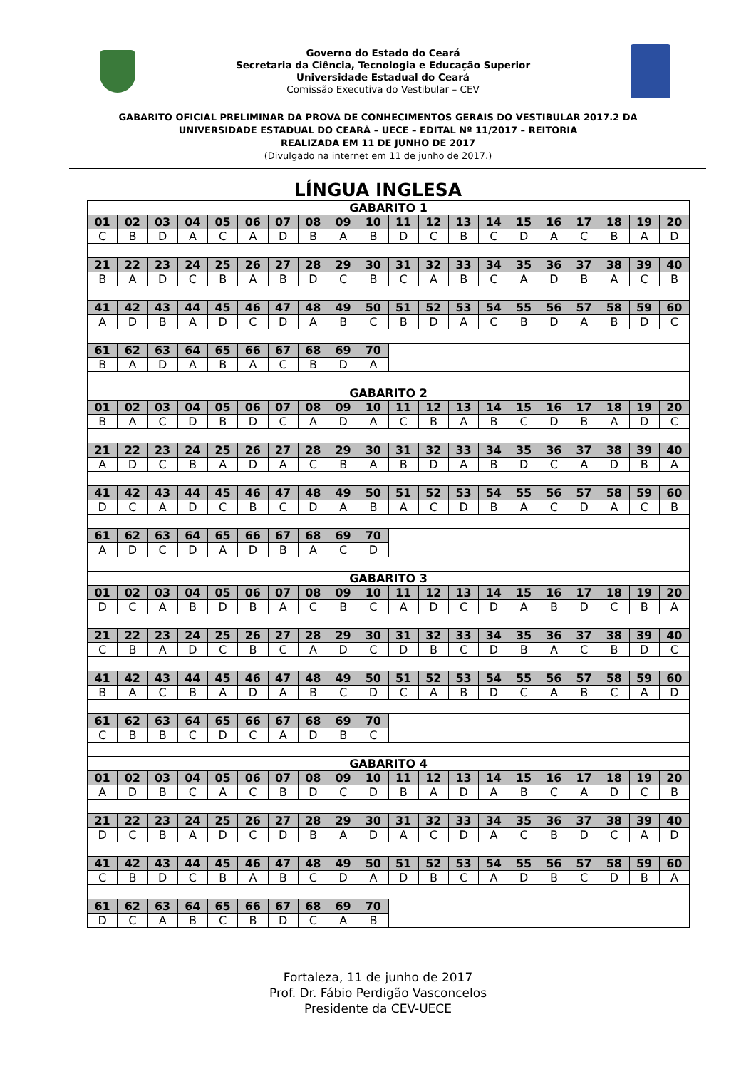Governo do Estado do Ceará
Secretaria da Ciência, Tecnologia e Educação Superior
Universidade Estadual do Ceará
Comissão Executiva do Vestibular – CEV
GABARITO OFICIAL PRELIMINAR DA PROVA DE CONHECIMENTOS GERAIS DO VESTIBULAR 2017.2 DA
UNIVERSIDADE ESTADUAL DO CEARÁ – UECE – EDITAL Nº 11/2017 – REITORIA
REALIZADA EM 11 DE JUNHO DE 2017
(Divulgado na internet em 11 de junho de 2017.)
LÍNGUA INGLESA
| GABARITO 1 | | | | | | | | | | | | | | | | | | | |
| 01 | 02 | 03 | 04 | 05 | 06 | 07 | 08 | 09 | 10 | 11 | 12 | 13 | 14 | 15 | 16 | 17 | 18 | 19 | 20 |
| C | B | D | A | C | A | D | B | A | B | D | C | B | C | D | A | C | B | A | D |
| 21 | 22 | 23 | 24 | 25 | 26 | 27 | 28 | 29 | 30 | 31 | 32 | 33 | 34 | 35 | 36 | 37 | 38 | 39 | 40 |
| B | A | D | C | B | A | B | D | C | B | C | A | B | C | A | D | B | A | C | B |
| 41 | 42 | 43 | 44 | 45 | 46 | 47 | 48 | 49 | 50 | 51 | 52 | 53 | 54 | 55 | 56 | 57 | 58 | 59 | 60 |
| A | D | B | A | D | C | D | A | B | C | B | D | A | C | B | D | A | B | D | C |
| 61 | 62 | 63 | 64 | 65 | 66 | 67 | 68 | 69 | 70 | | | | | | | | | | |
| B | A | D | A | B | A | C | B | D | A | | | | | | | | | | |
| GABARITO 2 | | | | | | | | | | | | | | | | | | | |
| 01 | 02 | 03 | 04 | 05 | 06 | 07 | 08 | 09 | 10 | 11 | 12 | 13 | 14 | 15 | 16 | 17 | 18 | 19 | 20 |
| B | A | C | D | B | D | C | A | D | A | C | B | A | B | C | D | B | A | D | C |
| 21 | 22 | 23 | 24 | 25 | 26 | 27 | 28 | 29 | 30 | 31 | 32 | 33 | 34 | 35 | 36 | 37 | 38 | 39 | 40 |
| A | D | C | B | A | D | A | C | B | A | B | D | A | B | D | C | A | D | B | A |
| 41 | 42 | 43 | 44 | 45 | 46 | 47 | 48 | 49 | 50 | 51 | 52 | 53 | 54 | 55 | 56 | 57 | 58 | 59 | 60 |
| D | C | A | D | C | B | C | D | A | B | A | C | D | B | A | C | D | A | C | B |
| 61 | 62 | 63 | 64 | 65 | 66 | 67 | 68 | 69 | 70 | | | | | | | | | | |
| A | D | C | D | A | D | B | A | C | D | | | | | | | | | | |
| GABARITO 3 | | | | | | | | | | | | | | | | | | | |
| 01 | 02 | 03 | 04 | 05 | 06 | 07 | 08 | 09 | 10 | 11 | 12 | 13 | 14 | 15 | 16 | 17 | 18 | 19 | 20 |
| D | C | A | B | D | B | A | C | B | C | A | D | C | D | A | B | D | C | B | A |
| 21 | 22 | 23 | 24 | 25 | 26 | 27 | 28 | 29 | 30 | 31 | 32 | 33 | 34 | 35 | 36 | 37 | 38 | 39 | 40 |
| C | B | A | D | C | B | C | A | D | C | D | B | C | D | B | A | C | B | D | C |
| 41 | 42 | 43 | 44 | 45 | 46 | 47 | 48 | 49 | 50 | 51 | 52 | 53 | 54 | 55 | 56 | 57 | 58 | 59 | 60 |
| B | A | C | B | A | D | A | B | C | D | C | A | B | D | C | A | B | C | A | D |
| 61 | 62 | 63 | 64 | 65 | 66 | 67 | 68 | 69 | 70 | | | | | | | | | | |
| C | B | B | C | D | C | A | D | B | C | | | | | | | | | | |
| GABARITO 4 | | | | | | | | | | | | | | | | | | | |
| 01 | 02 | 03 | 04 | 05 | 06 | 07 | 08 | 09 | 10 | 11 | 12 | 13 | 14 | 15 | 16 | 17 | 18 | 19 | 20 |
| A | D | B | C | A | C | B | D | C | D | B | A | D | A | B | C | A | D | C | B |
| 21 | 22 | 23 | 24 | 25 | 26 | 27 | 28 | 29 | 30 | 31 | 32 | 33 | 34 | 35 | 36 | 37 | 38 | 39 | 40 |
| D | C | B | A | D | C | D | B | A | D | A | C | D | A | C | B | D | C | A | D |
| 41 | 42 | 43 | 44 | 45 | 46 | 47 | 48 | 49 | 50 | 51 | 52 | 53 | 54 | 55 | 56 | 57 | 58 | 59 | 60 |
| C | B | D | C | B | A | B | C | D | A | D | B | C | A | D | B | C | D | B | A |
| 61 | 62 | 63 | 64 | 65 | 66 | 67 | 68 | 69 | 70 | | | | | | | | | | |
| D | C | A | B | C | B | D | C | A | B | | | | | | | | | | |
Fortaleza, 11 de junho de 2017
Prof. Dr. Fábio Perdigão Vasconcelos
Presidente da CEV-UECE